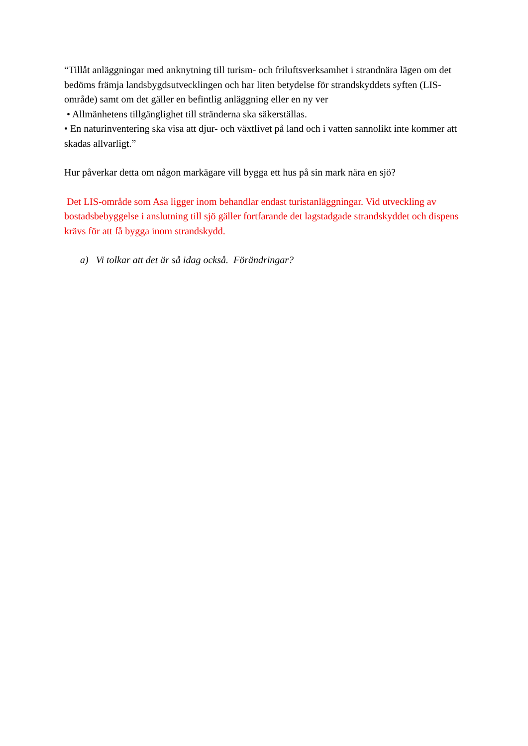“Tillåt anläggningar med anknytning till turism- och friluftsverksamhet i strandnära lägen om det bedöms främja landsbygdsutvecklingen och har liten betydelse för strandskyddets syften (LIS-område) samt om det gäller en befintlig anläggning eller en ny ver
• Allmänhetens tillgänglighet till stränderna ska säkerställas.
• En naturinventering ska visa att djur- och växtlivet på land och i vatten sannolikt inte kommer att skadas allvarligt.”
Hur påverkar detta om någon markägare vill bygga ett hus på sin mark nära en sjö?
Det LIS-område som Asa ligger inom behandlar endast turistanläggningar. Vid utveckling av bostadsbebyggelse i anslutning till sjö gäller fortfarande det lagstadgade strandskyddet och dispens krävs för att få bygga inom strandskydd.
a) Vi tolkar att det är så idag också. Förändringar?